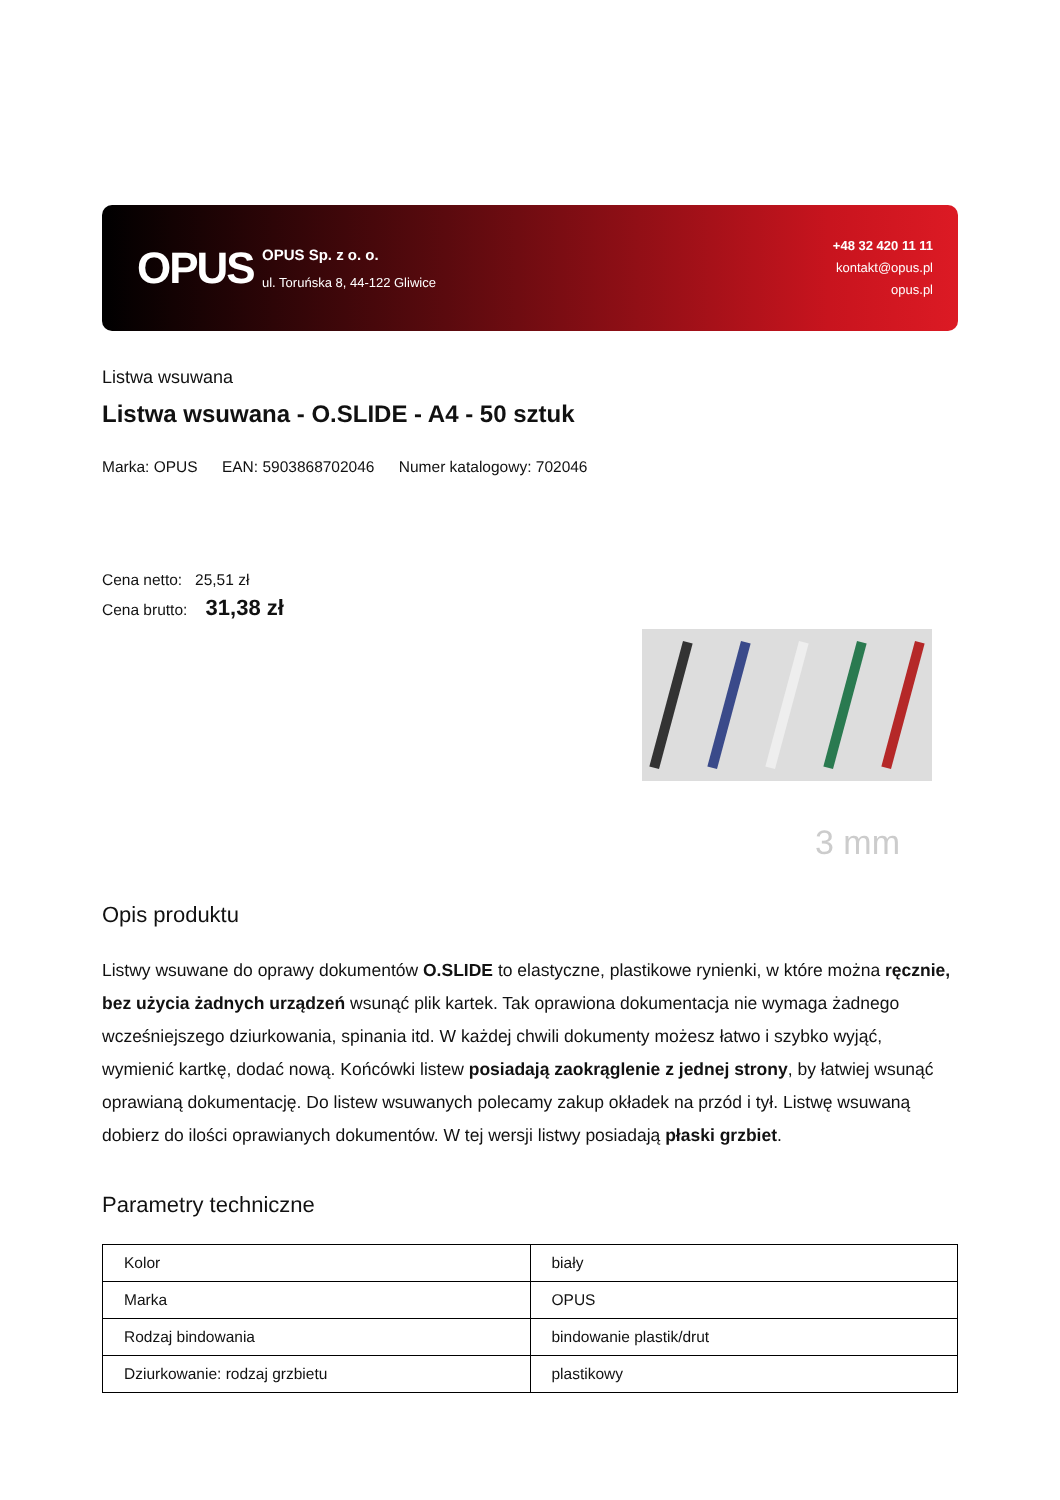OPUS
OPUS Sp. z o. o.
ul. Toruńska 8, 44-122 Gliwice
+48 32 420 11 11
kontakt@opus.pl
opus.pl
Listwa wsuwana
Listwa wsuwana - O.SLIDE - A4 - 50 sztuk
Marka: OPUS EAN: 5903868702046 Numer katalogowy: 702046
Cena netto: 25,51 zł
Cena brutto: 31,38 zł
3 mm
Opis produktu
Listwy wsuwane do oprawy dokumentów O.SLIDE to elastyczne, plastikowe rynienki, w które można ręcznie, bez użycia żadnych urządzeń wsunąć plik kartek. Tak oprawiona dokumentacja nie wymaga żadnego wcześniejszego dziurkowania, spinania itd. W każdej chwili dokumenty możesz łatwo i szybko wyjąć, wymienić kartkę, dodać nową. Końcówki listew posiadają zaokrąglenie z jednej strony, by łatwiej wsunąć oprawianą dokumentację. Do listew wsuwanych polecamy zakup okładek na przód i tył. Listwę wsuwaną dobierz do ilości oprawianych dokumentów. W tej wersji listwy posiadają płaski grzbiet.
Parametry techniczne
| Kolor | biały |
| Marka | OPUS |
| Rodzaj bindowania | bindowanie plastik/drut |
| Dziurkowanie: rodzaj grzbietu | plastikowy |